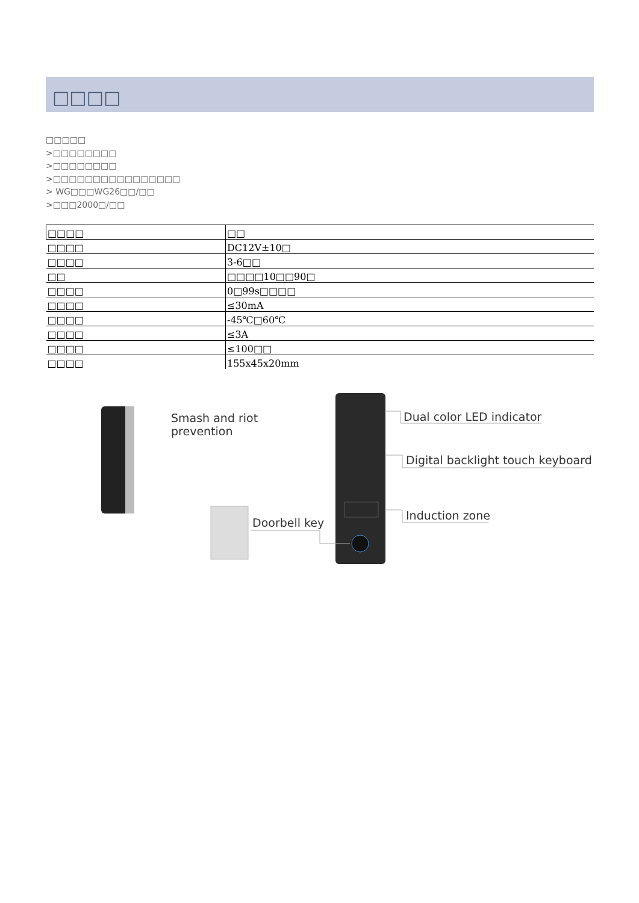□□□□
□□□□□
>□□□□□□□□
>□□□□□□□□
>□□□□□□□□□□□□□□□□
> WG□□□WG26□□/□□
>□□□2000□/□□
| □□□□ | □□ |
| □□□□ | DC12V±10□ |
| □□□□ | 3-6□□ |
| □□ | □□□□10□□90□ |
| □□□□ | 0□99s□□□□ |
| □□□□ | ≤30mA |
| □□□□ | -45℃□60℃ |
| □□□□ | ≤3A |
| □□□□ | ≤100□□ |
| □□□□ | 155x45x20mm |
Smash and riot
prevention
Dual color LED indicator
Digital backlight touch keyboard
Induction zone
Doorbell key